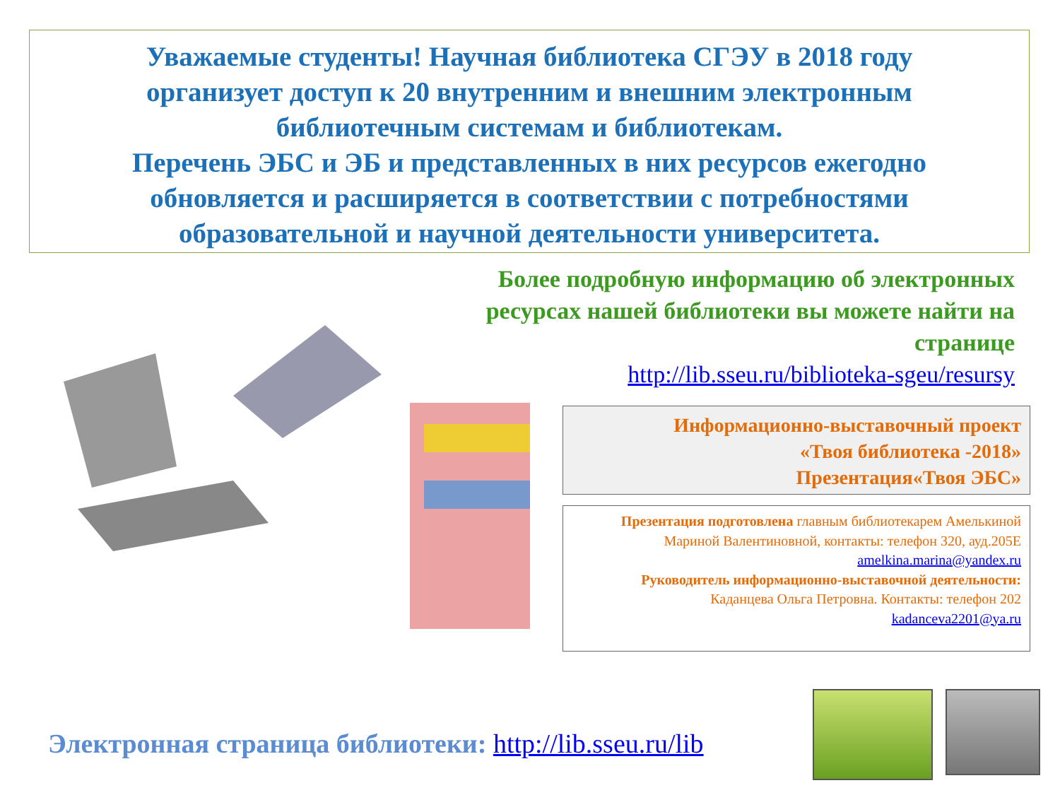Уважаемые студенты! Научная библиотека СГЭУ в 2018 году
организует доступ к 20 внутренним и внешним электронным
библиотечным системам и библиотекам.
Перечень ЭБС и ЭБ и представленных в них ресурсов ежегодно
обновляется и расширяется в соответствии с потребностями
образовательной и научной деятельности университета.
Более подробную информацию об электронных ресурсах нашей библиотеки вы можете найти на странице
http://lib.sseu.ru/biblioteka-sgeu/resursy
Информационно-выставочный проект
«Твоя библиотека -2018»
Презентация«Твоя ЭБС»
Презентация подготовлена главным библиотекарем Амелькиной Мариной Валентиновной, контакты: телефон 320, ауд.205Е
amelkina.marina@yandex.ru
Руководитель информационно-выставочной деятельности:
Каданцева Ольга Петровна. Контакты: телефон 202
kadanceva2201@ya.ru
Электронная страница библиотеки: http://lib.sseu.ru/lib